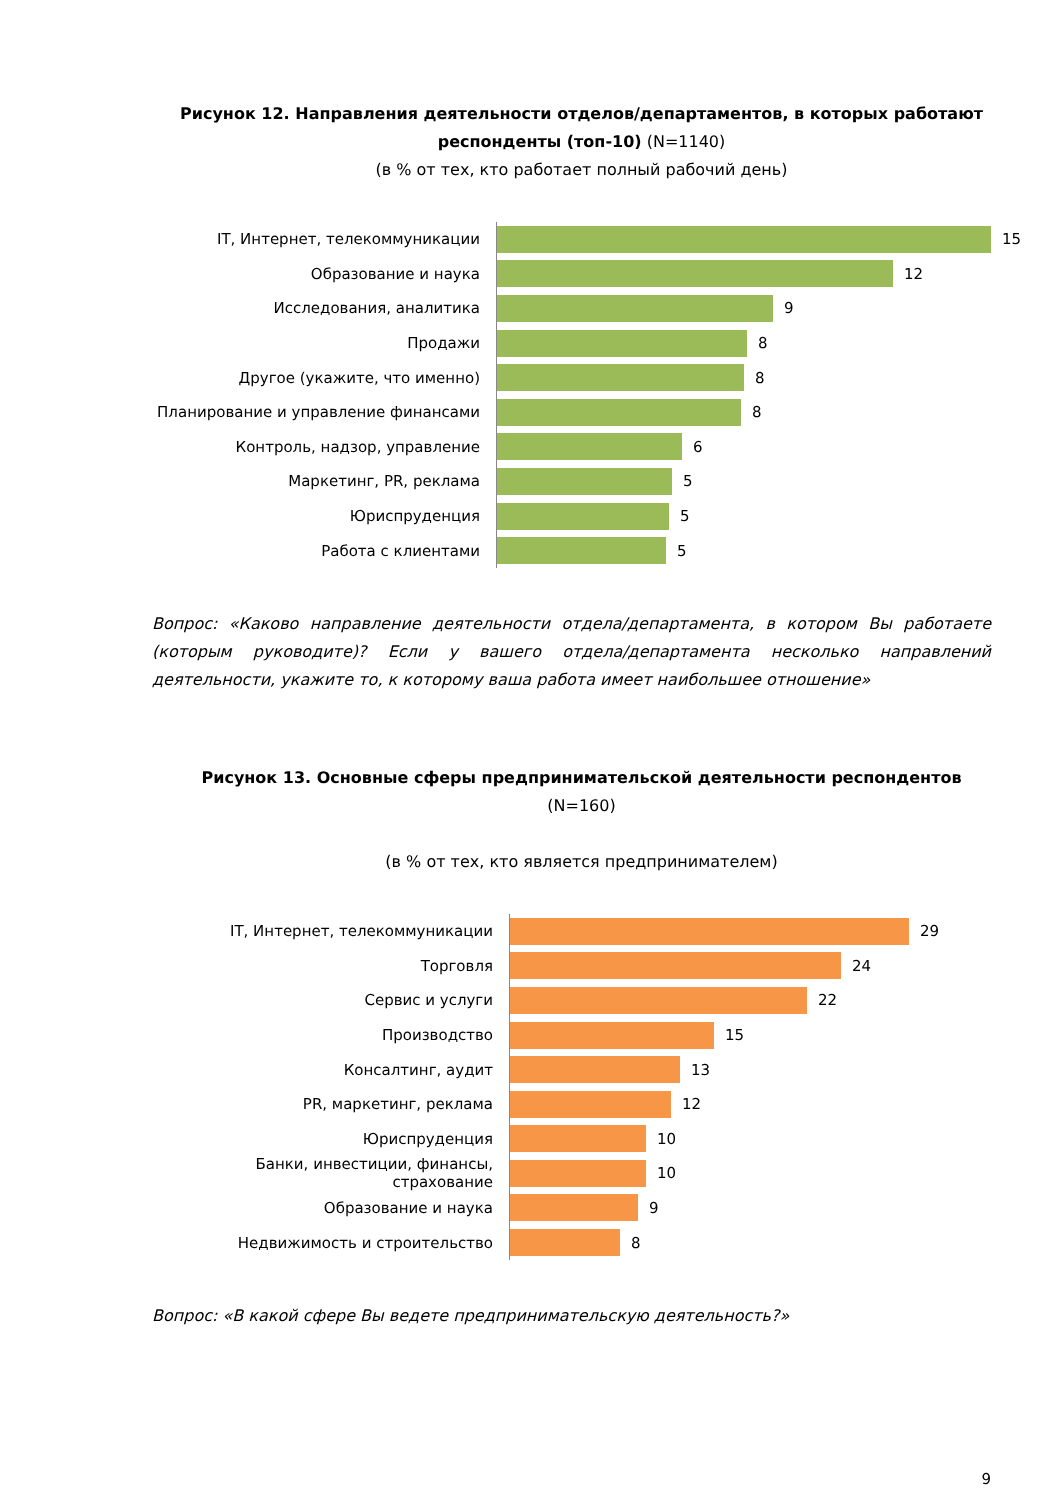Рисунок 12. Направления деятельности отделов/департаментов, в которых работают респонденты (топ-10) (N=1140)
(в % от тех, кто работает полный рабочий день)
IT, Интернет, телекоммуникации
15
Образование и наука
12
Исследования, аналитика
9
Продажи
8
Другое (укажите, что именно)
8
Планирование и управление финансами
8
Контроль, надзор, управление
6
Маркетинг, PR, реклама
5
Юриспруденция
5
Работа с клиентами
5
Вопрос: «Каково направление деятельности отдела/департамента, в котором Вы работаете (которым руководите)? Если у вашего отдела/департамента несколько направлений деятельности, укажите то, к которому ваша работа имеет наибольшее отношение»
Рисунок 13. Основные сферы предпринимательской деятельности респондентов (N=160)
(в % от тех, кто является предпринимателем)
IT, Интернет, телекоммуникации
29
Торговля
24
Сервис и услуги
22
Производство
15
Консалтинг, аудит
13
PR, маркетинг, реклама
12
Юриспруденция
10
Банки, инвестиции, финансы, страхование
10
Образование и наука
9
Недвижимость и строительство
8
Вопрос: «В какой сфере Вы ведете предпринимательскую деятельность?»
9